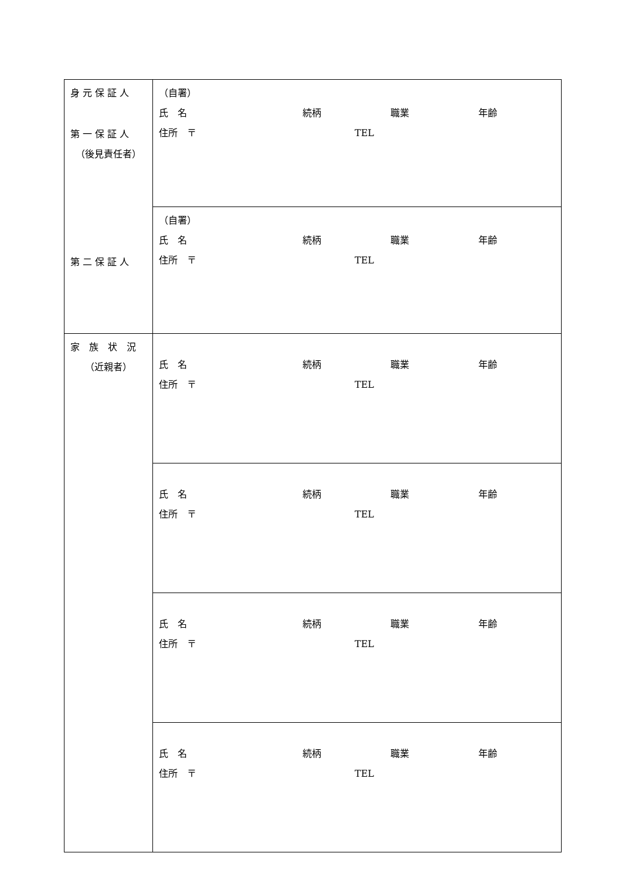| 身 元 保 証 人 第 一 保 証 人 （後見責任者） 第 二 保 証 人 | （自署） 氏 名 続柄 職業 年齢 住所 〒 TEL |
| | （自署） 氏 名 続柄 職業 年齢 住所 〒 TEL |
| 家 族 状 況 （近親者） | 氏 名 続柄 職業 年齢 住所 〒 TEL |
| | 氏 名 続柄 職業 年齢 住所 〒 TEL |
| | 氏 名 続柄 職業 年齢 住所 〒 TEL |
| | 氏 名 続柄 職業 年齢 住所 〒 TEL |